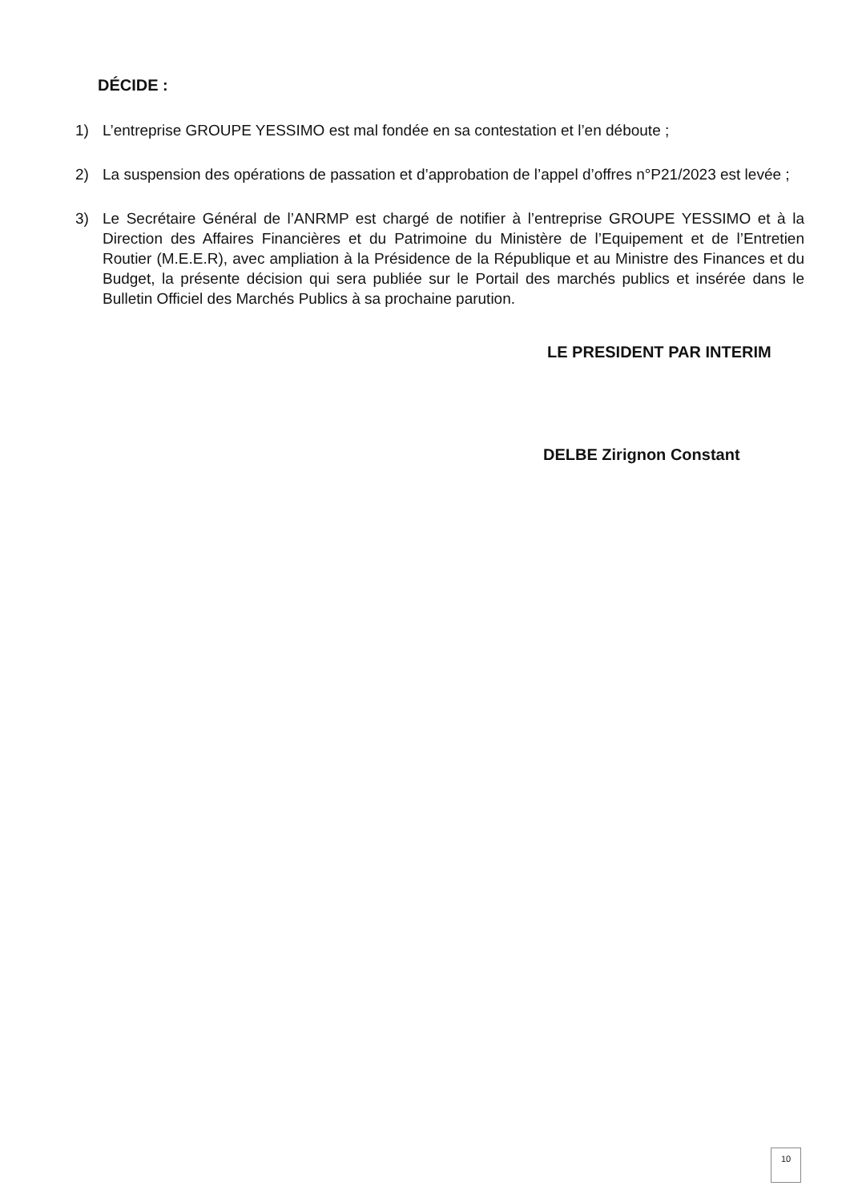DÉCIDE :
1) L’entreprise GROUPE YESSIMO est mal fondée en sa contestation et l’en déboute ;
2) La suspension des opérations de passation et d’approbation de l’appel d’offres n°P21/2023 est levée ;
3) Le Secrétaire Général de l’ANRMP est chargé de notifier à l’entreprise GROUPE YESSIMO et à la Direction des Affaires Financières et du Patrimoine du Ministère de l’Equipement et de l’Entretien Routier (M.E.E.R), avec ampliation à la Présidence de la République et au Ministre des Finances et du Budget, la présente décision qui sera publiée sur le Portail des marchés publics et insérée dans le Bulletin Officiel des Marchés Publics à sa prochaine parution.
LE PRESIDENT PAR INTERIM
DELBE Zirignon Constant
10